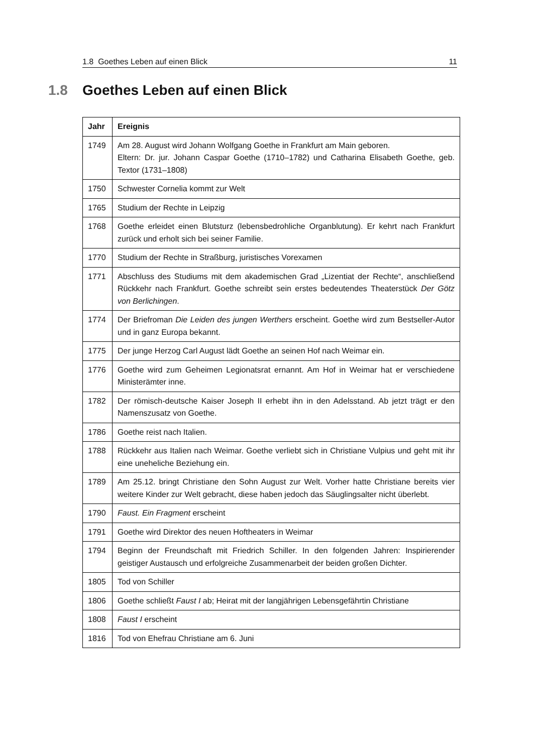1.8 Goethes Leben auf einen Blick 11
1.8 Goethes Leben auf einen Blick
| Jahr | Ereignis |
| --- | --- |
| 1749 | Am 28. August wird Johann Wolfgang Goethe in Frankfurt am Main geboren. Eltern: Dr. jur. Johann Caspar Goethe (1710–1782) und Catharina Elisabeth Goethe, geb. Textor (1731–1808) |
| 1750 | Schwester Cornelia kommt zur Welt |
| 1765 | Studium der Rechte in Leipzig |
| 1768 | Goethe erleidet einen Blutsturz (lebensbedrohliche Organblutung). Er kehrt nach Frankfurt zurück und erholt sich bei seiner Familie. |
| 1770 | Studium der Rechte in Straßburg, juristisches Vorexamen |
| 1771 | Abschluss des Studiums mit dem akademischen Grad „Lizentiat der Rechte“, anschließend Rückkehr nach Frankfurt. Goethe schreibt sein erstes bedeutendes Theaterstück Der Götz von Berlichingen . |
| 1774 | Der Briefroman Die Leiden des jungen Werthers erscheint. Goethe wird zum Bestseller-Autor und in ganz Europa bekannt. |
| 1775 | Der junge Herzog Carl August lädt Goethe an seinen Hof nach Weimar ein. |
| 1776 | Goethe wird zum Geheimen Legionatsrat ernannt. Am Hof in Weimar hat er verschiedene Ministerämter inne. |
| 1782 | Der römisch-deutsche Kaiser Joseph II erhebt ihn in den Adelsstand. Ab jetzt trägt er den Namenszusatz von Goethe. |
| 1786 | Goethe reist nach Italien. |
| 1788 | Rückkehr aus Italien nach Weimar. Goethe verliebt sich in Christiane Vulpius und geht mit ihr eine uneheliche Beziehung ein. |
| 1789 | Am 25.12. bringt Christiane den Sohn August zur Welt. Vorher hatte Christiane bereits vier weitere Kinder zur Welt gebracht, diese haben jedoch das Säuglingsalter nicht überlebt. |
| 1790 | Faust. Ein Fragment erscheint |
| 1791 | Goethe wird Direktor des neuen Hoftheaters in Weimar |
| 1794 | Beginn der Freundschaft mit Friedrich Schiller. In den folgenden Jahren: Inspirierender geistiger Austausch und erfolgreiche Zusammenarbeit der beiden großen Dichter. |
| 1805 | Tod von Schiller |
| 1806 | Goethe schließt Faust I ab; Heirat mit der langjährigen Lebensgefährtin Christiane |
| 1808 | Faust I erscheint |
| 1816 | Tod von Ehefrau Christiane am 6. Juni |